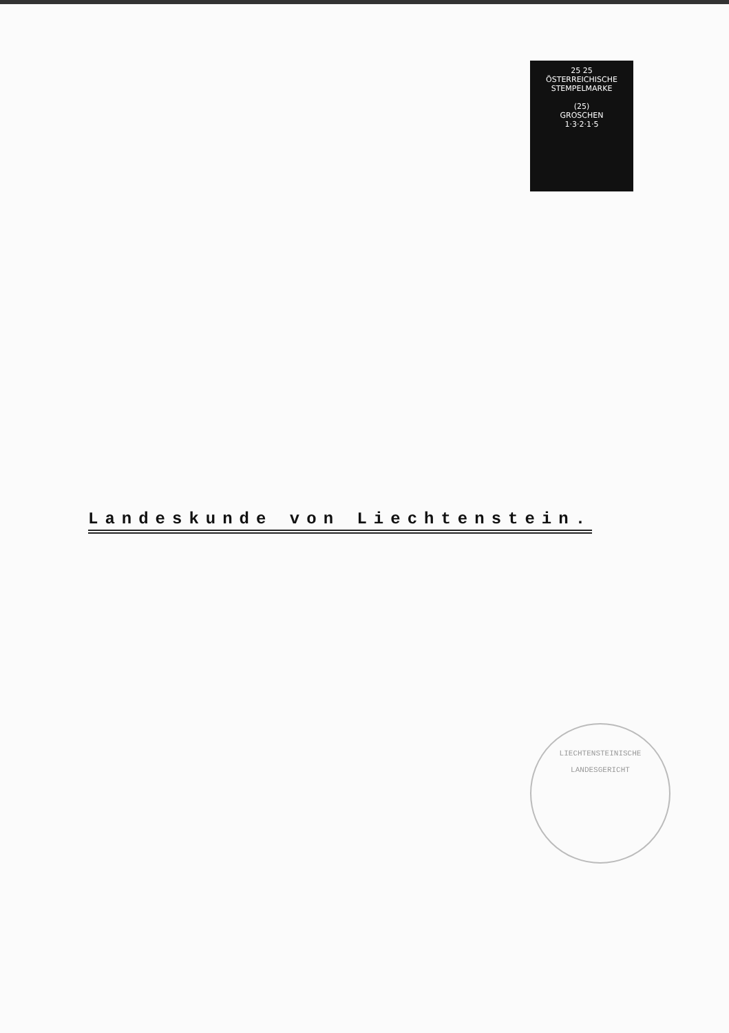25 25
ÖSTERREICHISCHE
STEMPELMARKE
(25)
GROSCHEN
1·3·2·1·5
Landeskunde von Liechtenstein.
LIECHTENSTEINISCHE
LANDESGERICHT